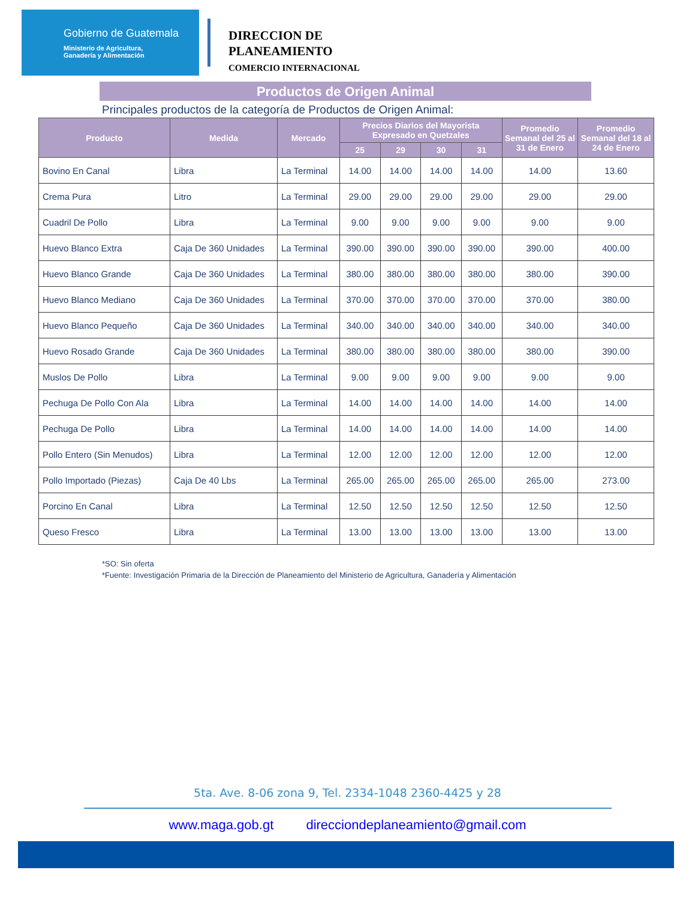Gobierno de Guatemala
Ministerio de Agricultura,
Ganadería y Alimentación
DIRECCION DE
PLANEAMIENTO
COMERCIO INTERNACIONAL
Productos de Origen Animal
Principales productos de la categoría de Productos de Origen Animal:
| Producto | Medida | Mercado | Precios Diarios del Mayorista Expresado en Quetzales | | | | Promedio Semanal del 25 al 31 de Enero | Promedio Semanal del 18 al 24 de Enero |
| --- | --- | --- | --- | --- | --- | --- | --- | --- |
| | | | 25 | 29 | 30 | 31 | | |
| Bovino En Canal | Libra | La Terminal | 14.00 | 14.00 | 14.00 | 14.00 | 14.00 | 13.60 |
| Crema Pura | Litro | La Terminal | 29.00 | 29.00 | 29.00 | 29.00 | 29.00 | 29.00 |
| Cuadril De Pollo | Libra | La Terminal | 9.00 | 9.00 | 9.00 | 9.00 | 9.00 | 9.00 |
| Huevo Blanco Extra | Caja De 360 Unidades | La Terminal | 390.00 | 390.00 | 390.00 | 390.00 | 390.00 | 400.00 |
| Huevo Blanco Grande | Caja De 360 Unidades | La Terminal | 380.00 | 380.00 | 380.00 | 380.00 | 380.00 | 390.00 |
| Huevo Blanco Mediano | Caja De 360 Unidades | La Terminal | 370.00 | 370.00 | 370.00 | 370.00 | 370.00 | 380.00 |
| Huevo Blanco Pequeño | Caja De 360 Unidades | La Terminal | 340.00 | 340.00 | 340.00 | 340.00 | 340.00 | 340.00 |
| Huevo Rosado Grande | Caja De 360 Unidades | La Terminal | 380.00 | 380.00 | 380.00 | 380.00 | 380.00 | 390.00 |
| Muslos De Pollo | Libra | La Terminal | 9.00 | 9.00 | 9.00 | 9.00 | 9.00 | 9.00 |
| Pechuga De Pollo Con Ala | Libra | La Terminal | 14.00 | 14.00 | 14.00 | 14.00 | 14.00 | 14.00 |
| Pechuga De Pollo | Libra | La Terminal | 14.00 | 14.00 | 14.00 | 14.00 | 14.00 | 14.00 |
| Pollo Entero (Sin Menudos) | Libra | La Terminal | 12.00 | 12.00 | 12.00 | 12.00 | 12.00 | 12.00 |
| Pollo Importado (Piezas) | Caja De 40 Lbs | La Terminal | 265.00 | 265.00 | 265.00 | 265.00 | 265.00 | 273.00 |
| Porcino En Canal | Libra | La Terminal | 12.50 | 12.50 | 12.50 | 12.50 | 12.50 | 12.50 |
| Queso Fresco | Libra | La Terminal | 13.00 | 13.00 | 13.00 | 13.00 | 13.00 | 13.00 |
*SO: Sin oferta
*Fuente: Investigación Primaria de la Dirección de Planeamiento del Ministerio de Agricultura, Ganadería y Alimentación
5ta. Ave. 8-06 zona 9, Tel. 2334-1048 2360-4425 y 28
www.maga.gob.gt direcciondeplaneamiento@gmail.com